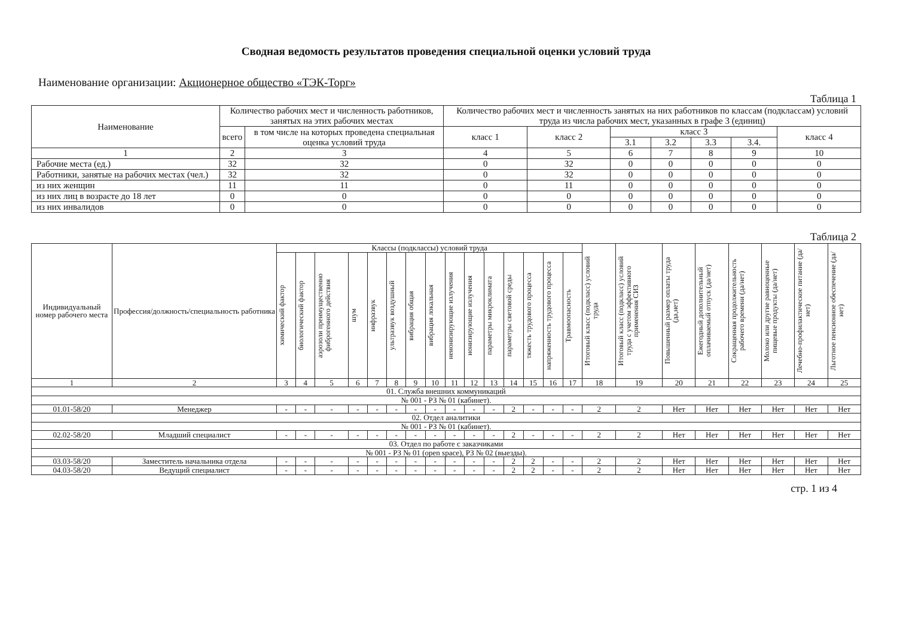Сводная ведомость результатов проведения специальной оценки условий труда
Наименование организации: Акционерное общество «ТЭК-Торг»
Таблица 1
| Наименование | Количество рабочих мест и численность работников, занятых на этих рабочих местах | | Количество рабочих мест и численность занятых на них работников по классам (подклассам) условий труда из числа рабочих мест, указанных в графе 3 (единиц) | | | | | | |
| --- | --- | --- | --- | --- | --- | --- | --- | --- | --- |
| | всего | в том числе на которых проведена специальная оценка условий труда | класс 1 | класс 2 | класс 3 | | | | класс 4 |
| | | | | | 3.1 | 3.2 | 3.3 | 3.4. | |
| 1 | 2 | 3 | 4 | 5 | 6 | 7 | 8 | 9 | 10 |
| Рабочие места (ед.) | 32 | 32 | 0 | 32 | 0 | 0 | 0 | 0 | 0 |
| Работники, занятые на рабочих местах (чел.) | 32 | 32 | 0 | 32 | 0 | 0 | 0 | 0 | 0 |
| из них женщин | 11 | 11 | 0 | 11 | 0 | 0 | 0 | 0 | 0 |
| из них лиц в возрасте до 18 лет | 0 | 0 | 0 | 0 | 0 | 0 | 0 | 0 | 0 |
| из них инвалидов | 0 | 0 | 0 | 0 | 0 | 0 | 0 | 0 | 0 |
Таблица 2
| Индивидуальный номер рабочего места | Профессия/должность/специальность работника | Классы (подклассы) условий труда | | | | | | | | | | | | | | | Итоговый класс (подкласс) условий труда | Итоговый класс (подкласс) условий труда с учетом эффективного применения СИЗ | Повышенный размер оплаты труда (да,нет) | Ежегодный дополнительный оплачиваемый отпуск (да/нет) | Сокращенная продолжительность рабочего времени (да/нет) | Молоко или другие равноценные пищевые продукты (да/нет) | Лечебно-профилактическое питание (да/нет) | Льготное пенсионное обеспечение (да/нет) |
| --- | --- | --- | --- | --- | --- | --- | --- | --- | --- | --- | --- | --- | --- | --- | --- | --- | --- | --- | --- | --- | --- | --- | --- | --- |
| | | химический фактор | биологический фактор | аэрозоли преимущественно фиброгенного действия | шум | инфразвук | ультразвук воздушный | вибрация общая | вибрация локальная | неионизирующие излучения | ионизирующие излучения | параметры микроклимата | параметры световой среды | тяжесть трудового процесса | напряженность трудового процесса | Травмоопасность | | | | | | | | |
| 1 | 2 | 3 | 4 | 5 | 6 | 7 | 8 | 9 | 10 | 11 | 12 | 13 | 14 | 15 | 16 | 17 | 18 | 19 | 20 | 21 | 22 | 23 | 24 | 25 |
| 01. Служба внешних коммуникаций | | | | | | | | | | | | | | | | | | | | | | | | |
| № 001 - РЗ № 01 (кабинет). | | | | | | | | | | | | | | | | | | | | | | | | |
| 01.01-58/20 | Менеджер | - | - | - | - | - | - | - | - | - | - | - | 2 | - | - | - | 2 | 2 | Нет | Нет | Нет | Нет | Нет | Нет |
| 02. Отдел аналитики | | | | | | | | | | | | | | | | | | | | | | | | |
| № 001 - РЗ № 01 (кабинет). | | | | | | | | | | | | | | | | | | | | | | | | |
| 02.02-58/20 | Младший специалист | - | - | - | - | - | - | - | - | - | - | - | 2 | - | - | - | 2 | 2 | Нет | Нет | Нет | Нет | Нет | Нет |
| 03. Отдел по работе с заказчиками | | | | | | | | | | | | | | | | | | | | | | | | |
| № 001 - РЗ № 01 (open space), РЗ № 02 (выезды). | | | | | | | | | | | | | | | | | | | | | | | | |
| 03.03-58/20 | Заместитель начальника отдела | - | - | - | - | - | - | - | - | - | - | - | 2 | 2 | - | - | 2 | 2 | Нет | Нет | Нет | Нет | Нет | Нет |
| 04.03-58/20 | Ведущий специалист | - | - | - | - | - | - | - | - | - | - | - | 2 | 2 | - | - | 2 | 2 | Нет | Нет | Нет | Нет | Нет | Нет |
стр. 1 из 4